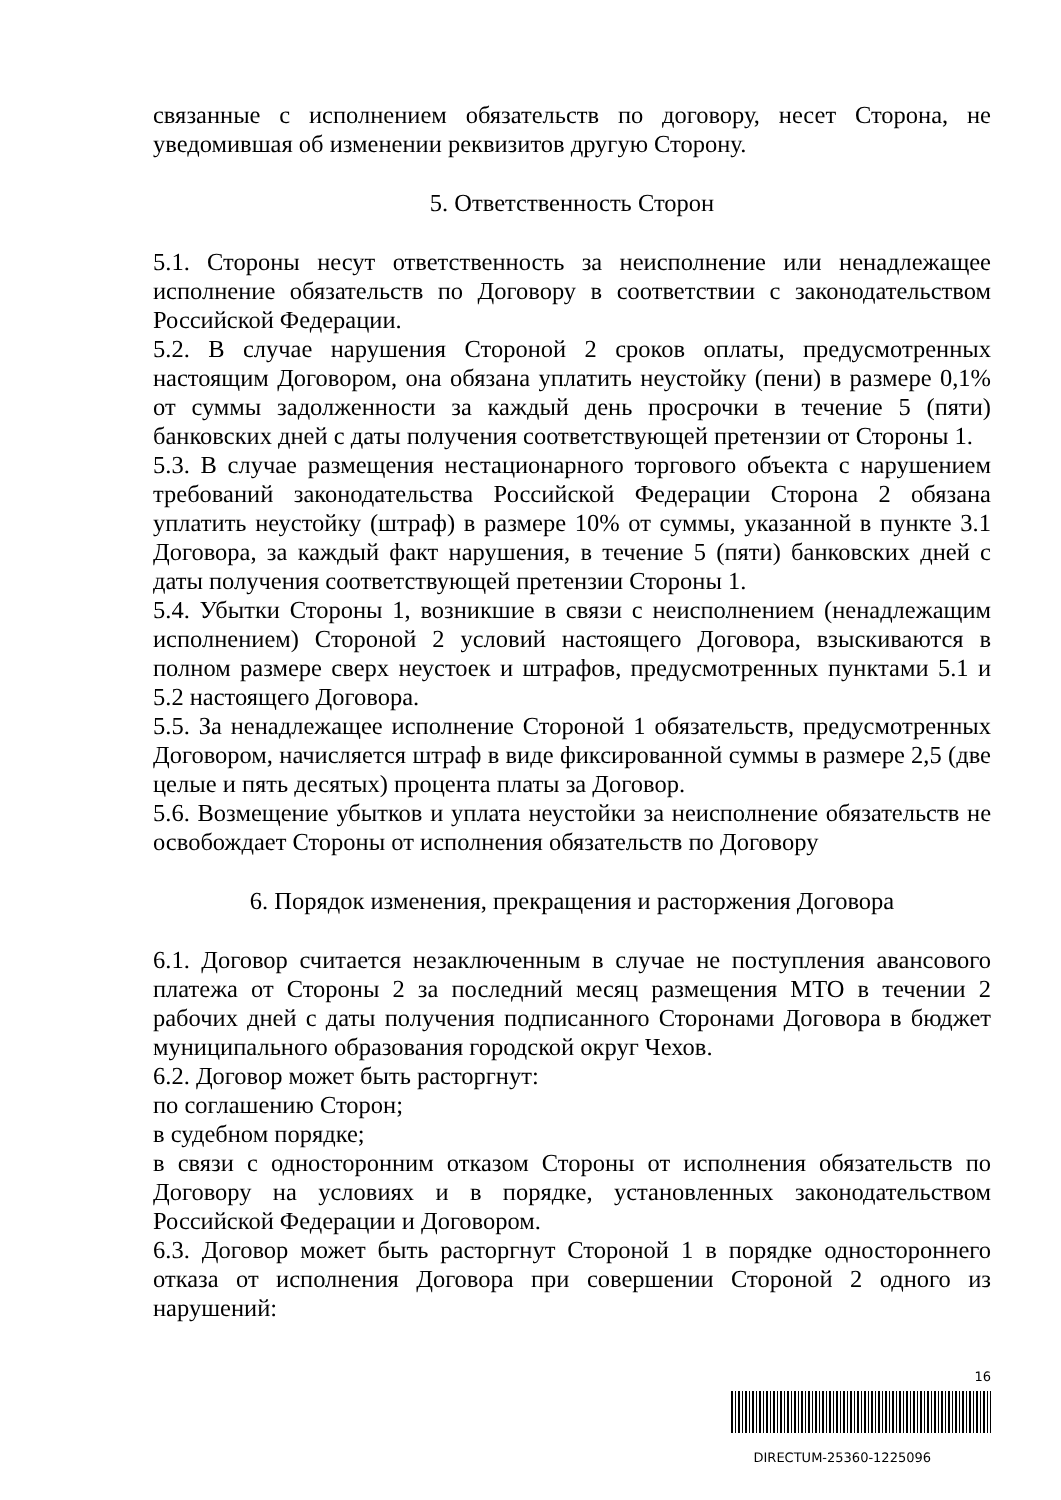связанные с исполнением обязательств по договору, несет Сторона, не уведомившая об изменении реквизитов другую Сторону.
5. Ответственность Сторон
5.1. Стороны несут ответственность за неисполнение или ненадлежащее исполнение обязательств по Договору в соответствии с законодательством Российской Федерации.
5.2. В случае нарушения Стороной 2 сроков оплаты, предусмотренных настоящим Договором, она обязана уплатить неустойку (пени) в размере 0,1% от суммы задолженности за каждый день просрочки в течение 5 (пяти) банковских дней с даты получения соответствующей претензии от Стороны 1.
5.3. В случае размещения нестационарного торгового объекта с нарушением требований законодательства Российской Федерации Сторона 2 обязана уплатить неустойку (штраф) в размере 10% от суммы, указанной в пункте 3.1 Договора, за каждый факт нарушения, в течение 5 (пяти) банковских дней с даты получения соответствующей претензии Стороны 1.
5.4. Убытки Стороны 1, возникшие в связи с неисполнением (ненадлежащим исполнением) Стороной 2 условий настоящего Договора, взыскиваются в полном размере сверх неустоек и штрафов, предусмотренных пунктами 5.1 и 5.2 настоящего Договора.
5.5. За ненадлежащее исполнение Стороной 1 обязательств, предусмотренных Договором, начисляется штраф в виде фиксированной суммы в размере 2,5 (две целые и пять десятых) процента платы за Договор.
5.6. Возмещение убытков и уплата неустойки за неисполнение обязательств не освобождает Стороны от исполнения обязательств по Договору
6. Порядок изменения, прекращения и расторжения Договора
6.1. Договор считается незаключенным в случае не поступления авансового платежа от Стороны 2 за последний месяц размещения МТО в течении 2 рабочих дней с даты получения подписанного Сторонами Договора в бюджет муниципального образования городской округ Чехов.
6.2. Договор может быть расторгнут:
по соглашению Сторон;
в судебном порядке;
в связи с односторонним отказом Стороны от исполнения обязательств по Договору на условиях и в порядке, установленных законодательством Российской Федерации и Договором.
6.3. Договор может быть расторгнут Стороной 1 в порядке одностороннего отказа от исполнения Договора при совершении Стороной 2 одного из нарушений:
16
DIRECTUM-25360-1225096